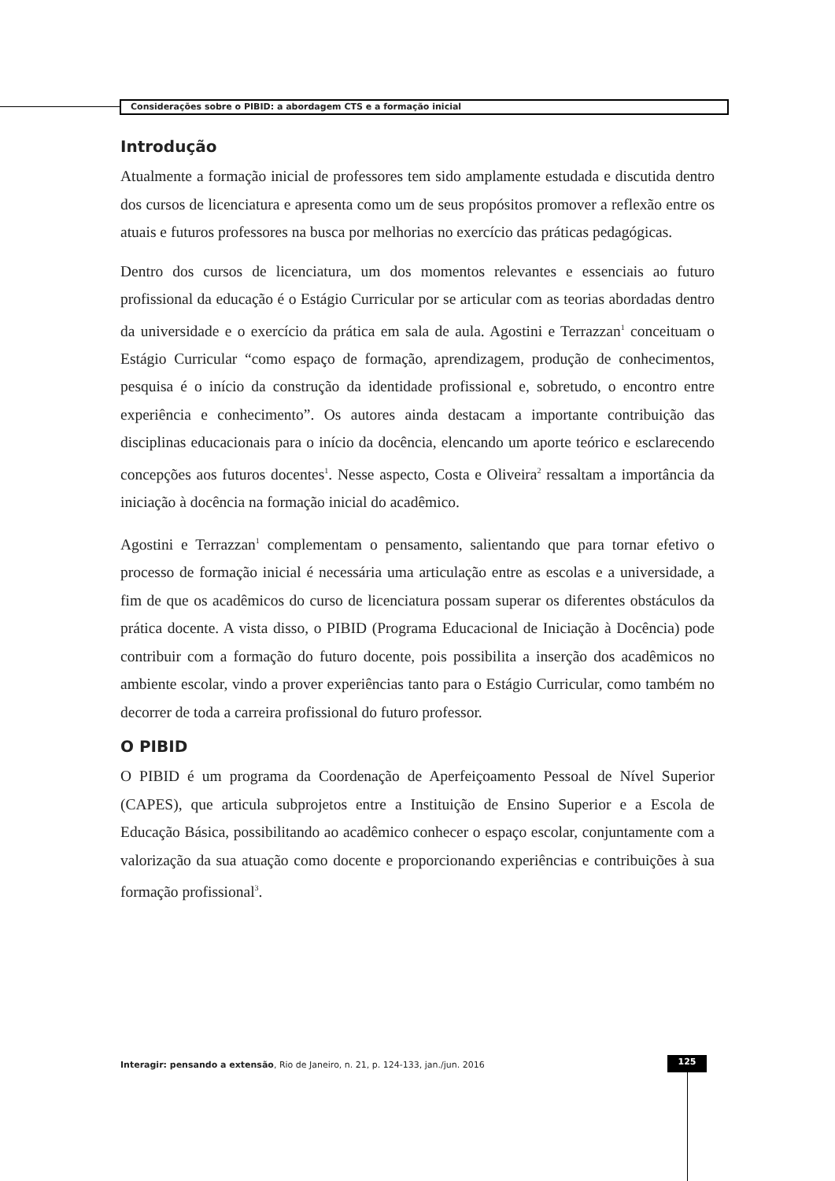Considerações sobre o PIBID: a abordagem CTS e a formação inicial
Introdução
Atualmente a formação inicial de professores tem sido amplamente estudada e discutida dentro dos cursos de licenciatura e apresenta como um de seus propósitos promover a reflexão entre os atuais e futuros professores na busca por melhorias no exercício das práticas pedagógicas.
Dentro dos cursos de licenciatura, um dos momentos relevantes e essenciais ao futuro profissional da educação é o Estágio Curricular por se articular com as teorias abordadas dentro da universidade e o exercício da prática em sala de aula. Agostini e Terrazzan<sup>1</sup> conceituam o Estágio Curricular “como espaço de formação, aprendizagem, produção de conhecimentos, pesquisa é o início da construção da identidade profissional e, sobretudo, o encontro entre experiência e conhecimento”. Os autores ainda destacam a importante contribuição das disciplinas educacionais para o início da docência, elencando um aporte teórico e esclarecendo concepções aos futuros docentes<sup>1</sup>. Nesse aspecto, Costa e Oliveira<sup>2</sup> ressaltam a importância da iniciação à docência na formação inicial do acadêmico.
Agostini e Terrazzan<sup>1</sup> complementam o pensamento, salientando que para tornar efetivo o processo de formação inicial é necessária uma articulação entre as escolas e a universidade, a fim de que os acadêmicos do curso de licenciatura possam superar os diferentes obstáculos da prática docente. A vista disso, o PIBID (Programa Educacional de Iniciação à Docência) pode contribuir com a formação do futuro docente, pois possibilita a inserção dos acadêmicos no ambiente escolar, vindo a prover experiências tanto para o Estágio Curricular, como também no decorrer de toda a carreira profissional do futuro professor.
O PIBID
O PIBID é um programa da Coordenação de Aperfeiçoamento Pessoal de Nível Superior (CAPES), que articula subprojetos entre a Instituição de Ensino Superior e a Escola de Educação Básica, possibilitando ao acadêmico conhecer o espaço escolar, conjuntamente com a valorização da sua atuação como docente e proporcionando experiências e contribuições à sua formação profissional<sup>3</sup>.
Interagir: pensando a extensão, Rio de Janeiro, n. 21, p. 124-133, jan./jun. 2016
125